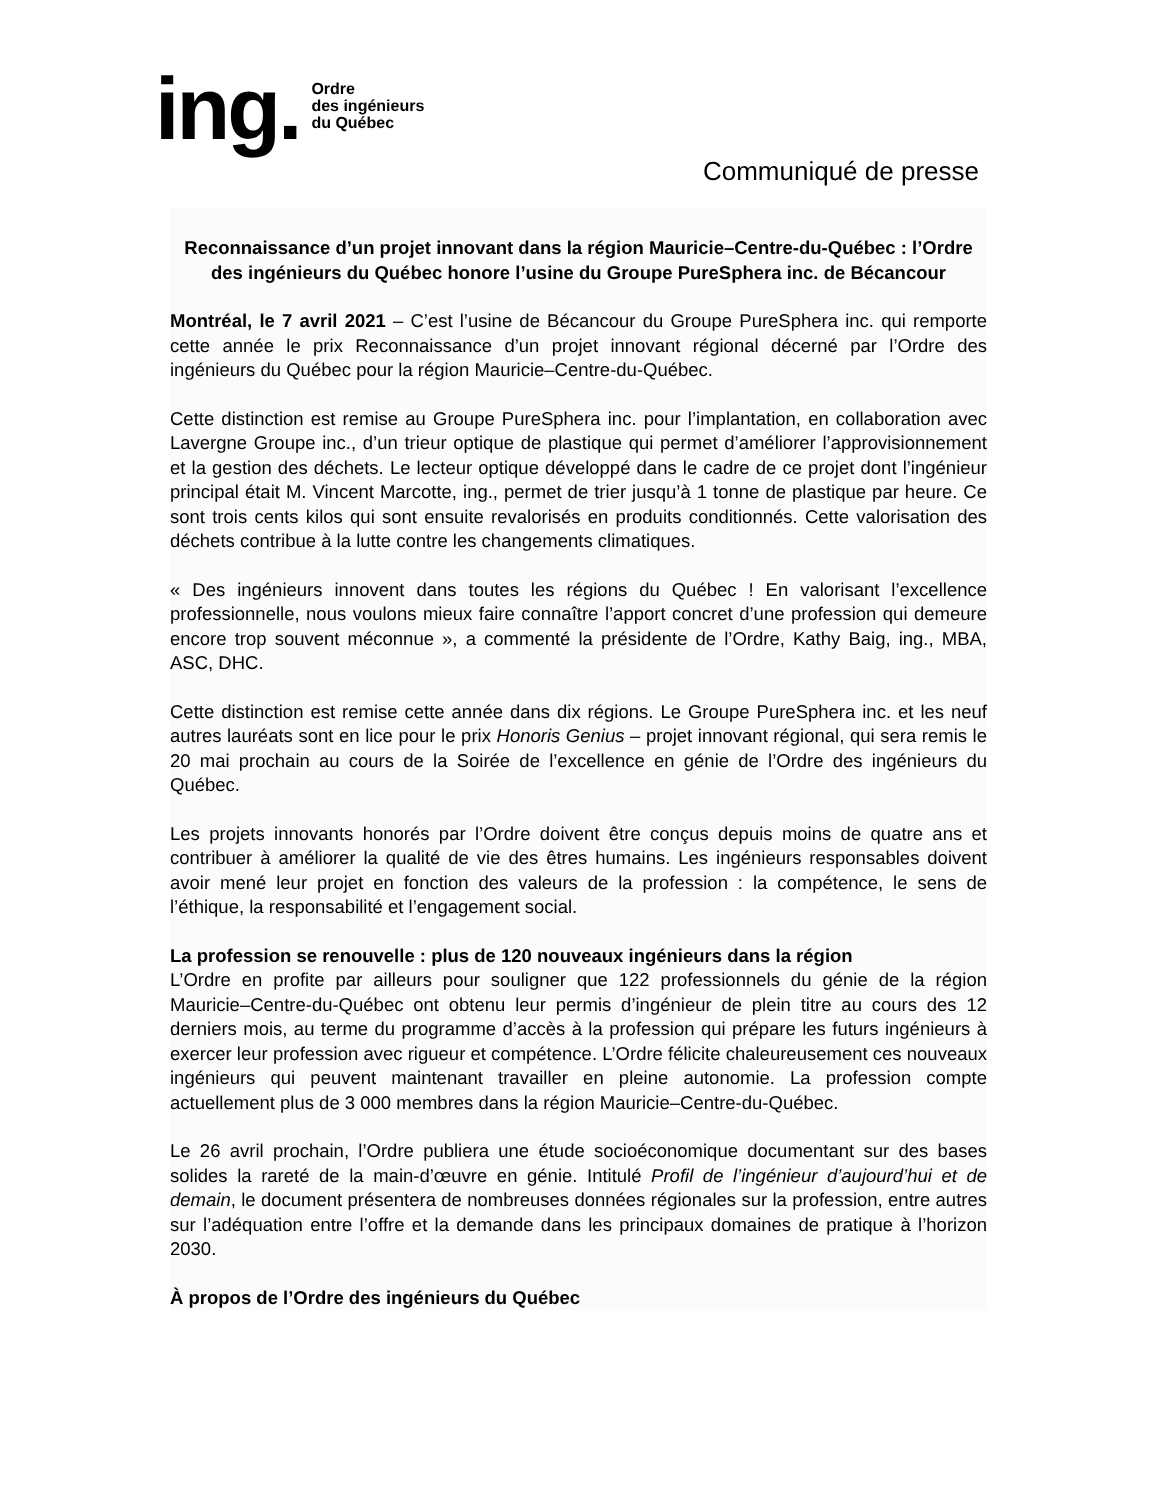ing. Ordre
des ingénieurs
du Québec
Communiqué de presse
Reconnaissance d’un projet innovant dans la région Mauricie–Centre-du-Québec : l’Ordre des ingénieurs du Québec honore l’usine du Groupe PureSphera inc. de Bécancour
Montréal, le 7 avril 2021 – C’est l’usine de Bécancour du Groupe PureSphera inc. qui remporte cette année le prix Reconnaissance d’un projet innovant régional décerné par l’Ordre des ingénieurs du Québec pour la région Mauricie–Centre-du-Québec.
Cette distinction est remise au Groupe PureSphera inc. pour l’implantation, en collaboration avec Lavergne Groupe inc., d’un trieur optique de plastique qui permet d’améliorer l’approvisionnement et la gestion des déchets. Le lecteur optique développé dans le cadre de ce projet dont l’ingénieur principal était M. Vincent Marcotte, ing., permet de trier jusqu’à 1 tonne de plastique par heure. Ce sont trois cents kilos qui sont ensuite revalorisés en produits conditionnés. Cette valorisation des déchets contribue à la lutte contre les changements climatiques.
« Des ingénieurs innovent dans toutes les régions du Québec ! En valorisant l’excellence professionnelle, nous voulons mieux faire connaître l’apport concret d’une profession qui demeure encore trop souvent méconnue », a commenté la présidente de l’Ordre, Kathy Baig, ing., MBA, ASC, DHC.
Cette distinction est remise cette année dans dix régions. Le Groupe PureSphera inc. et les neuf autres lauréats sont en lice pour le prix Honoris Genius – projet innovant régional, qui sera remis le 20 mai prochain au cours de la Soirée de l’excellence en génie de l’Ordre des ingénieurs du Québec.
Les projets innovants honorés par l’Ordre doivent être conçus depuis moins de quatre ans et contribuer à améliorer la qualité de vie des êtres humains. Les ingénieurs responsables doivent avoir mené leur projet en fonction des valeurs de la profession : la compétence, le sens de l’éthique, la responsabilité et l’engagement social.
La profession se renouvelle : plus de 120 nouveaux ingénieurs dans la région
L’Ordre en profite par ailleurs pour souligner que 122 professionnels du génie de la région Mauricie–Centre-du-Québec ont obtenu leur permis d’ingénieur de plein titre au cours des 12 derniers mois, au terme du programme d’accès à la profession qui prépare les futurs ingénieurs à exercer leur profession avec rigueur et compétence. L’Ordre félicite chaleureusement ces nouveaux ingénieurs qui peuvent maintenant travailler en pleine autonomie. La profession compte actuellement plus de 3 000 membres dans la région Mauricie–Centre-du-Québec.
Le 26 avril prochain, l’Ordre publiera une étude socioéconomique documentant sur des bases solides la rareté de la main-d’œuvre en génie. Intitulé Profil de l’ingénieur d’aujourd’hui et de demain, le document présentera de nombreuses données régionales sur la profession, entre autres sur l’adéquation entre l’offre et la demande dans les principaux domaines de pratique à l’horizon 2030.
À propos de l’Ordre des ingénieurs du Québec